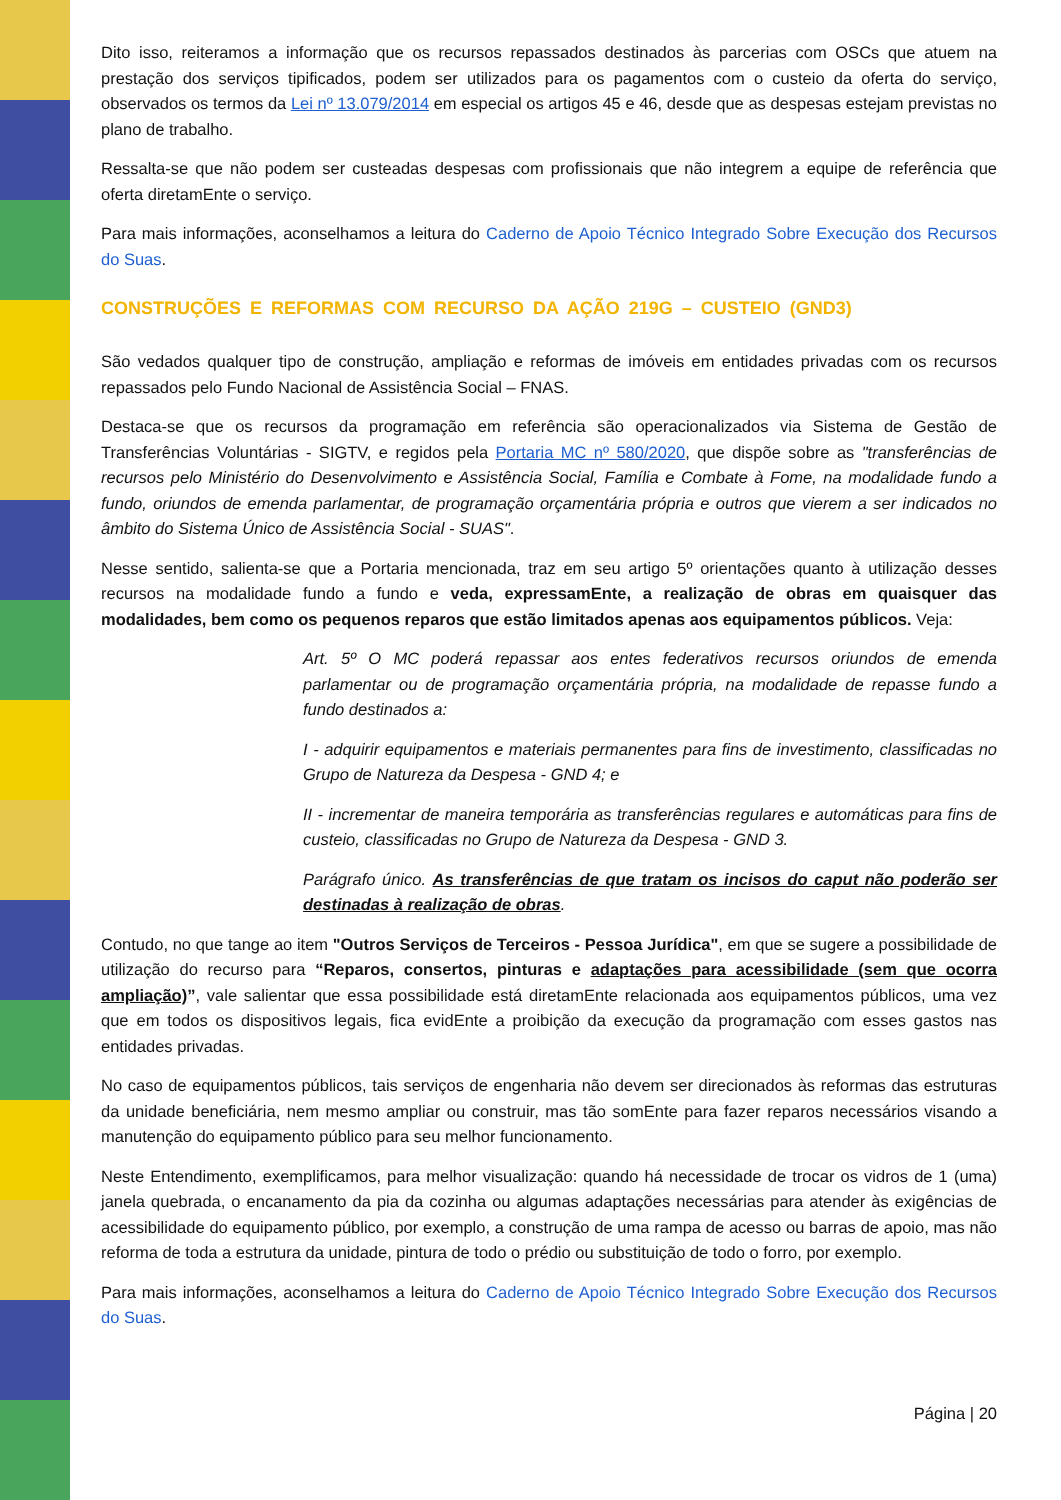Dito isso, reiteramos a informação que os recursos repassados destinados às parcerias com OSCs que atuem na prestação dos serviços tipificados, podem ser utilizados para os pagamentos com o custeio da oferta do serviço, observados os termos da Lei nº 13.079/2014 em especial os artigos 45 e 46, desde que as despesas estejam previstas no plano de trabalho.
Ressalta-se que não podem ser custeadas despesas com profissionais que não integrem a equipe de referência que oferta diretamEnte o serviço.
Para mais informações, aconselhamos a leitura do Caderno de Apoio Técnico Integrado Sobre Execução dos Recursos do Suas.
CONSTRUÇÕES E REFORMAS COM RECURSO DA AÇÃO 219G – CUSTEIO (GND3)
São vedados qualquer tipo de construção, ampliação e reformas de imóveis em entidades privadas com os recursos repassados pelo Fundo Nacional de Assistência Social – FNAS.
Destaca-se que os recursos da programação em referência são operacionalizados via Sistema de Gestão de Transferências Voluntárias - SIGTV, e regidos pela Portaria MC nº 580/2020, que dispõe sobre as "transferências de recursos pelo Ministério do Desenvolvimento e Assistência Social, Família e Combate à Fome, na modalidade fundo a fundo, oriundos de emenda parlamentar, de programação orçamentária própria e outros que vierem a ser indicados no âmbito do Sistema Único de Assistência Social - SUAS".
Nesse sentido, salienta-se que a Portaria mencionada, traz em seu artigo 5º orientações quanto à utilização desses recursos na modalidade fundo a fundo e veda, expressamEnte, a realização de obras em quaisquer das modalidades, bem como os pequenos reparos que estão limitados apenas aos equipamentos públicos. Veja:
Art. 5º O MC poderá repassar aos entes federativos recursos oriundos de emenda parlamentar ou de programação orçamentária própria, na modalidade de repasse fundo a fundo destinados a:
I - adquirir equipamentos e materiais permanentes para fins de investimento, classificadas no Grupo de Natureza da Despesa - GND 4; e
II - incrementar de maneira temporária as transferências regulares e automáticas para fins de custeio, classificadas no Grupo de Natureza da Despesa - GND 3.
Parágrafo único. As transferências de que tratam os incisos do caput não poderão ser destinadas à realização de obras.
Contudo, no que tange ao item "Outros Serviços de Terceiros - Pessoa Jurídica", em que se sugere a possibilidade de utilização do recurso para “Reparos, consertos, pinturas e adaptações para acessibilidade (sem que ocorra ampliação)”, vale salientar que essa possibilidade está diretamEnte relacionada aos equipamentos públicos, uma vez que em todos os dispositivos legais, fica evidEnte a proibição da execução da programação com esses gastos nas entidades privadas.
No caso de equipamentos públicos, tais serviços de engenharia não devem ser direcionados às reformas das estruturas da unidade beneficiária, nem mesmo ampliar ou construir, mas tão somEnte para fazer reparos necessários visando a manutenção do equipamento público para seu melhor funcionamento.
Neste Entendimento, exemplificamos, para melhor visualização: quando há necessidade de trocar os vidros de 1 (uma) janela quebrada, o encanamento da pia da cozinha ou algumas adaptações necessárias para atender às exigências de acessibilidade do equipamento público, por exemplo, a construção de uma rampa de acesso ou barras de apoio, mas não reforma de toda a estrutura da unidade, pintura de todo o prédio ou substituição de todo o forro, por exemplo.
Para mais informações, aconselhamos a leitura do Caderno de Apoio Técnico Integrado Sobre Execução dos Recursos do Suas.
Página | 20